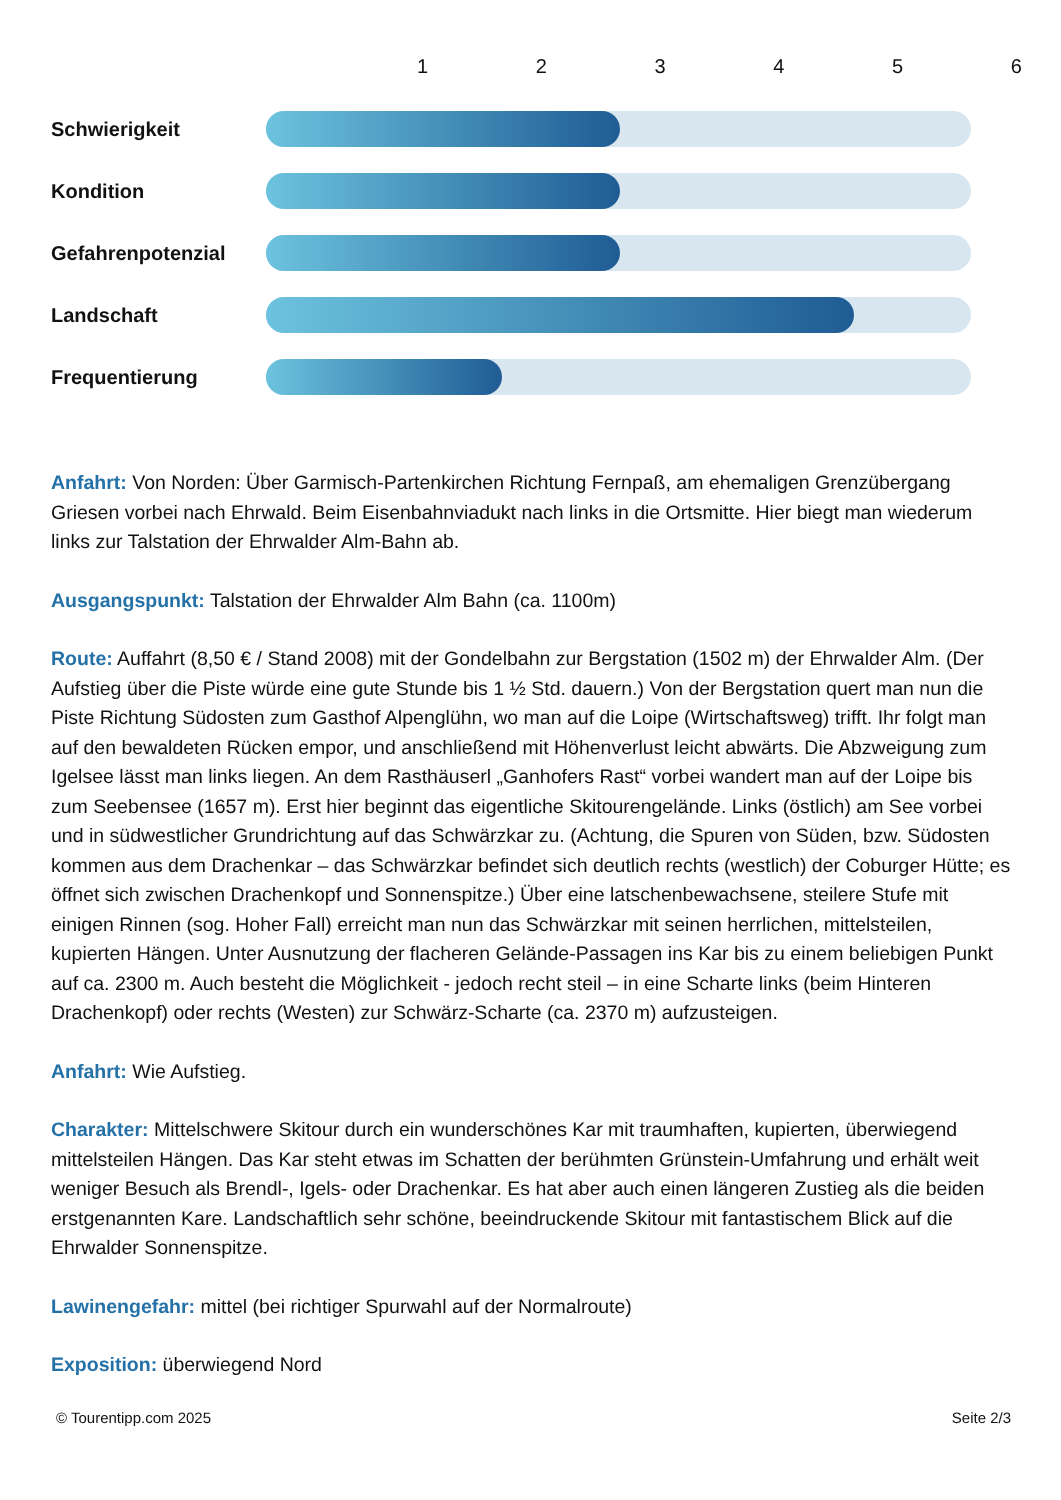1 2 3 4 5 6
Schwierigkeit
Kondition
Gefahrenpotenzial
Landschaft
Frequentierung
Anfahrt: Von Norden: Über Garmisch-Partenkirchen Richtung Fernpaß, am ehemaligen Grenzübergang Griesen vorbei nach Ehrwald. Beim Eisenbahnviadukt nach links in die Ortsmitte. Hier biegt man wiederum links zur Talstation der Ehrwalder Alm-Bahn ab.
Ausgangspunkt: Talstation der Ehrwalder Alm Bahn (ca. 1100m)
Route: Auffahrt (8,50 € / Stand 2008) mit der Gondelbahn zur Bergstation (1502 m) der Ehrwalder Alm. (Der Aufstieg über die Piste würde eine gute Stunde bis 1 ½ Std. dauern.) Von der Bergstation quert man nun die Piste Richtung Südosten zum Gasthof Alpenglühn, wo man auf die Loipe (Wirtschaftsweg) trifft. Ihr folgt man auf den bewaldeten Rücken empor, und anschließend mit Höhenverlust leicht abwärts. Die Abzweigung zum Igelsee lässt man links liegen. An dem Rasthäuserl „Ganhofers Rast“ vorbei wandert man auf der Loipe bis zum Seebensee (1657 m). Erst hier beginnt das eigentliche Skitourengelände. Links (östlich) am See vorbei und in südwestlicher Grundrichtung auf das Schwärzkar zu. (Achtung, die Spuren von Süden, bzw. Südosten kommen aus dem Drachenkar – das Schwärzkar befindet sich deutlich rechts (westlich) der Coburger Hütte; es öffnet sich zwischen Drachenkopf und Sonnenspitze.) Über eine latschenbewachsene, steilere Stufe mit einigen Rinnen (sog. Hoher Fall) erreicht man nun das Schwärzkar mit seinen herrlichen, mittelsteilen, kupierten Hängen. Unter Ausnutzung der flacheren Gelände-Passagen ins Kar bis zu einem beliebigen Punkt auf ca. 2300 m. Auch besteht die Möglichkeit - jedoch recht steil – in eine Scharte links (beim Hinteren Drachenkopf) oder rechts (Westen) zur Schwärz-Scharte (ca. 2370 m) aufzusteigen.
Anfahrt: Wie Aufstieg.
Charakter: Mittelschwere Skitour durch ein wunderschönes Kar mit traumhaften, kupierten, überwiegend mittelsteilen Hängen. Das Kar steht etwas im Schatten der berühmten Grünstein-Umfahrung und erhält weit weniger Besuch als Brendl-, Igels- oder Drachenkar. Es hat aber auch einen längeren Zustieg als die beiden erstgenannten Kare. Landschaftlich sehr schöne, beeindruckende Skitour mit fantastischem Blick auf die Ehrwalder Sonnenspitze.
Lawinengefahr: mittel (bei richtiger Spurwahl auf der Normalroute)
Exposition: überwiegend Nord
© Tourentipp.com 2025 Seite 2/3